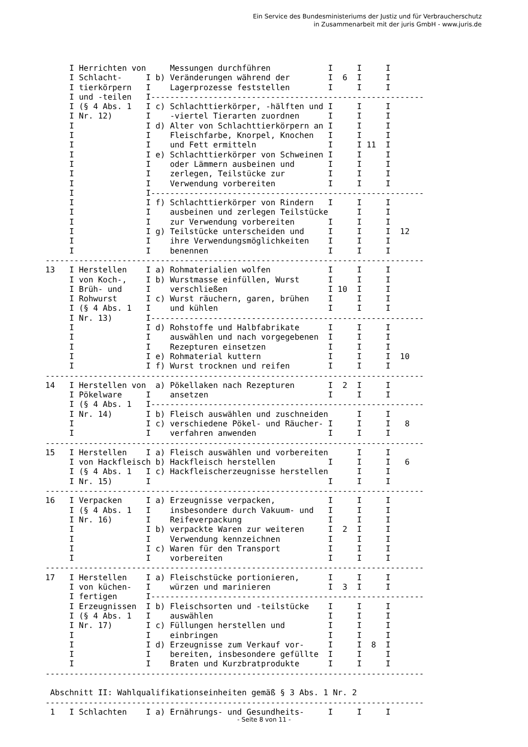Ein Service des Bundesministeriums der Justiz und für Verbraucherschutz
in Zusammenarbeit mit der juris GmbH - www.juris.de
     I Herrichten von     Messungen durchführen            I     I     I
     I Schlacht-     I b) Veränderungen während der        I  6  I     I
     I tierkörpern   I    Lagerprozesse feststellen        I     I     I
     I und -teilen   I---------------------------------------------------------
     I (§ 4 Abs. 1   I c) Schlachttierkörper, -hälften und I     I     I
     I Nr. 12)       I    -viertel Tierarten zuordnen      I     I     I
     I               I d) Alter von Schlachttierkörpern an I     I     I
     I               I    Fleischfarbe, Knorpel, Knochen   I     I     I
     I               I    und Fett ermitteln               I     I 11  I
     I               I e) Schlachttierkörper von Schweinen I     I     I
     I               I    oder Lämmern ausbeinen und       I     I     I
     I               I    zerlegen, Teilstücke zur         I     I     I
     I               I    Verwendung vorbereiten           I     I     I
     I               I---------------------------------------------------------
     I               I f) Schlachttierkörper von Rindern   I     I     I
     I               I    ausbeinen und zerlegen Teilstücke      I     I
     I               I    zur Verwendung vorbereiten       I     I     I
     I               I g) Teilstücke unterscheiden und     I     I     I  12
     I               I    ihre Verwendungsmöglichkeiten    I     I     I
     I               I    benennen                         I     I     I
-------------------------------------------------------------------------------
13   I Herstellen    I a) Rohmaterialien wolfen            I     I     I
     I von Koch-,    I b) Wurstmasse einfüllen, Wurst      I     I     I
     I Brüh- und     I    verschließen                     I 10  I     I
     I Rohwurst      I c) Wurst räuchern, garen, brühen    I     I     I
     I (§ 4 Abs. 1   I    und kühlen                       I     I     I
     I Nr. 13)       I---------------------------------------------------------
     I               I d) Rohstoffe und Halbfabrikate      I     I     I
     I               I    auswählen und nach vorgegebenen  I     I     I
     I               I    Rezepturen einsetzen             I     I     I
     I               I e) Rohmaterial kuttern              I     I     I  10
     I               I f) Wurst trocknen und reifen        I     I     I
-------------------------------------------------------------------------------
14   I Herstellen von  a) Pökellaken nach Rezepturen       I  2  I     I
     I Pökelware     I    ansetzen                         I     I     I
     I (§ 4 Abs. 1   I---------------------------------------------------------
     I Nr. 14)       I b) Fleisch auswählen und zuschneiden      I     I
     I               I c) verschiedene Pökel- und Räucher- I     I     I   8
     I               I    verfahren anwenden               I     I     I
-------------------------------------------------------------------------------
15   I Herstellen    I a) Fleisch auswählen und vorbereiten      I     I
     I von Hackfleisch b) Hackfleisch herstellen           I     I     I   6
     I (§ 4 Abs. 1   I c) Hackfleischerzeugnisse herstellen      I     I
     I Nr. 15)       I                                     I     I     I
-------------------------------------------------------------------------------
16   I Verpacken     I a) Erzeugnisse verpacken,           I     I     I
     I (§ 4 Abs. 1   I    insbesondere durch Vakuum- und   I     I     I
     I Nr. 16)       I    Reifeverpackung                  I     I     I
     I               I b) verpackte Waren zur weiteren     I  2  I     I
     I               I    Verwendung kennzeichnen          I     I     I
     I               I c) Waren für den Transport          I     I     I
     I               I    vorbereiten                      I     I     I
-------------------------------------------------------------------------------
17   I Herstellen    I a) Fleischstücke portionieren,      I     I     I
     I von küchen-   I    würzen und marinieren            I  3  I     I
     I fertigen      I---------------------------------------------------------
     I Erzeugnissen  I b) Fleischsorten und -teilstücke    I     I     I
     I (§ 4 Abs. 1   I    auswählen                        I     I     I
     I Nr. 17)       I c) Füllungen herstellen und         I     I     I
     I               I    einbringen                       I     I     I
     I               I d) Erzeugnisse zum Verkauf vor-     I     I  8  I
     I               I    bereiten, insbesondere gefüllte  I     I     I
     I               I    Braten und Kurzbratprodukte      I     I     I
-------------------------------------------------------------------------------

 Abschnitt II: Wahlqualifikationseinheiten gemäß § 3 Abs. 1 Nr. 2
-------------------------------------------------------------------------------
 1   I Schlachten    I a) Ernährungs- und Gesundheits-     I     I     I
- Seite 8 von 11 -